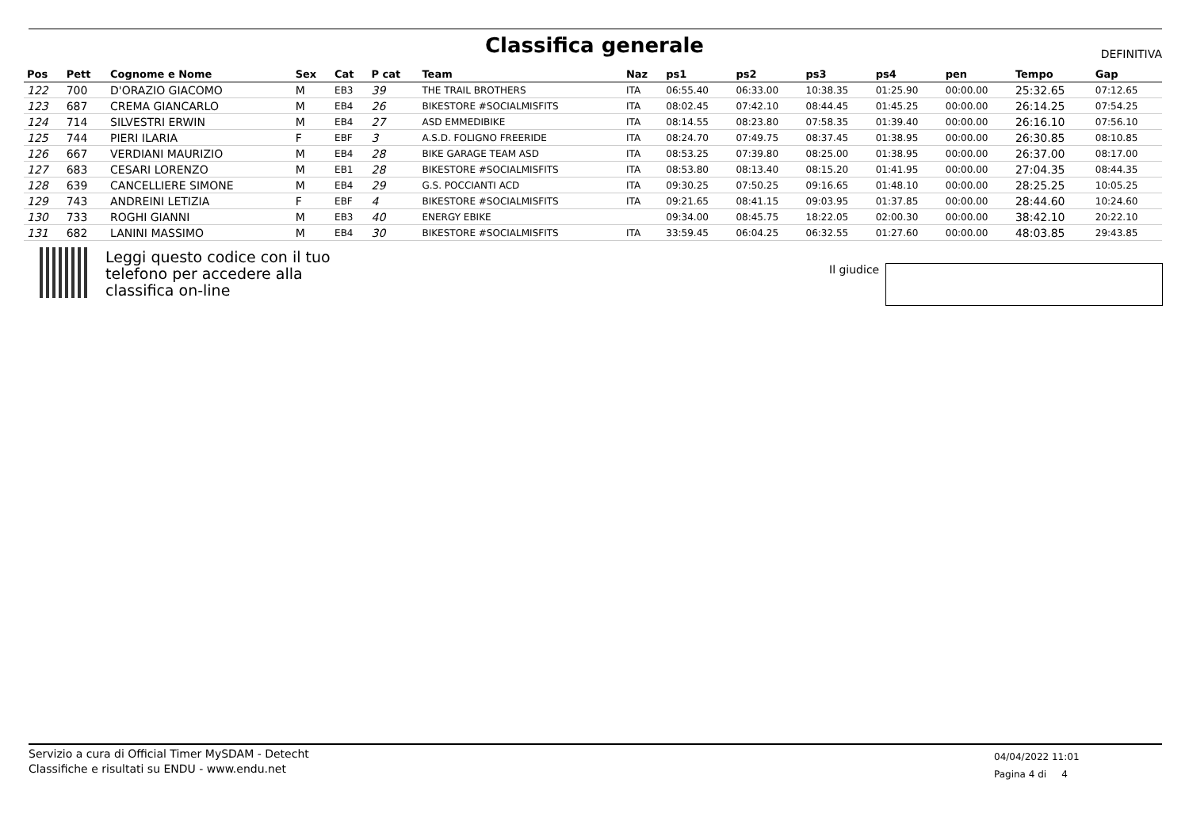Classifica generale DEFINITIVA
| Pos | Pett | Cognome e Nome | Sex | Cat | P cat | Team | Naz | ps1 | ps2 | ps3 | ps4 | pen | Tempo | Gap |
| --- | --- | --- | --- | --- | --- | --- | --- | --- | --- | --- | --- | --- | --- | --- |
| 122 | 700 | D'ORAZIO GIACOMO | M | EB3 | 39 | THE TRAIL BROTHERS | ITA | 06:55.40 | 06:33.00 | 10:38.35 | 01:25.90 | 00:00.00 | 25:32.65 | 07:12.65 |
| 123 | 687 | CREMA GIANCARLO | M | EB4 | 26 | BIKESTORE #SOCIALMISFITS | ITA | 08:02.45 | 07:42.10 | 08:44.45 | 01:45.25 | 00:00.00 | 26:14.25 | 07:54.25 |
| 124 | 714 | SILVESTRI ERWIN | M | EB4 | 27 | ASD EMMEDIBIKE | ITA | 08:14.55 | 08:23.80 | 07:58.35 | 01:39.40 | 00:00.00 | 26:16.10 | 07:56.10 |
| 125 | 744 | PIERI ILARIA | F | EBF | 3 | A.S.D. FOLIGNO FREERIDE | ITA | 08:24.70 | 07:49.75 | 08:37.45 | 01:38.95 | 00:00.00 | 26:30.85 | 08:10.85 |
| 126 | 667 | VERDIANI MAURIZIO | M | EB4 | 28 | BIKE GARAGE TEAM ASD | ITA | 08:53.25 | 07:39.80 | 08:25.00 | 01:38.95 | 00:00.00 | 26:37.00 | 08:17.00 |
| 127 | 683 | CESARI LORENZO | M | EB1 | 28 | BIKESTORE #SOCIALMISFITS | ITA | 08:53.80 | 08:13.40 | 08:15.20 | 01:41.95 | 00:00.00 | 27:04.35 | 08:44.35 |
| 128 | 639 | CANCELLIERE SIMONE | M | EB4 | 29 | G.S. POCCIANTI ACD | ITA | 09:30.25 | 07:50.25 | 09:16.65 | 01:48.10 | 00:00.00 | 28:25.25 | 10:05.25 |
| 129 | 743 | ANDREINI LETIZIA | F | EBF | 4 | BIKESTORE #SOCIALMISFITS | ITA | 09:21.65 | 08:41.15 | 09:03.95 | 01:37.85 | 00:00.00 | 28:44.60 | 10:24.60 |
| 130 | 733 | ROGHI GIANNI | M | EB3 | 40 | ENERGY EBIKE | | 09:34.00 | 08:45.75 | 18:22.05 | 02:00.30 | 00:00.00 | 38:42.10 | 20:22.10 |
| 131 | 682 | LANINI MASSIMO | M | EB4 | 30 | BIKESTORE #SOCIALMISFITS | ITA | 33:59.45 | 06:04.25 | 06:32.55 | 01:27.60 | 00:00.00 | 48:03.85 | 29:43.85 |
Leggi questo codice con il tuo
telefono per accedere alla
classifica on-line
Il giudice
Servizio a cura di Official Timer MySDAM - Detecht
Classifiche e risultati su ENDU - www.endu.net
04/04/2022 11:01
Pagina 4 di 4